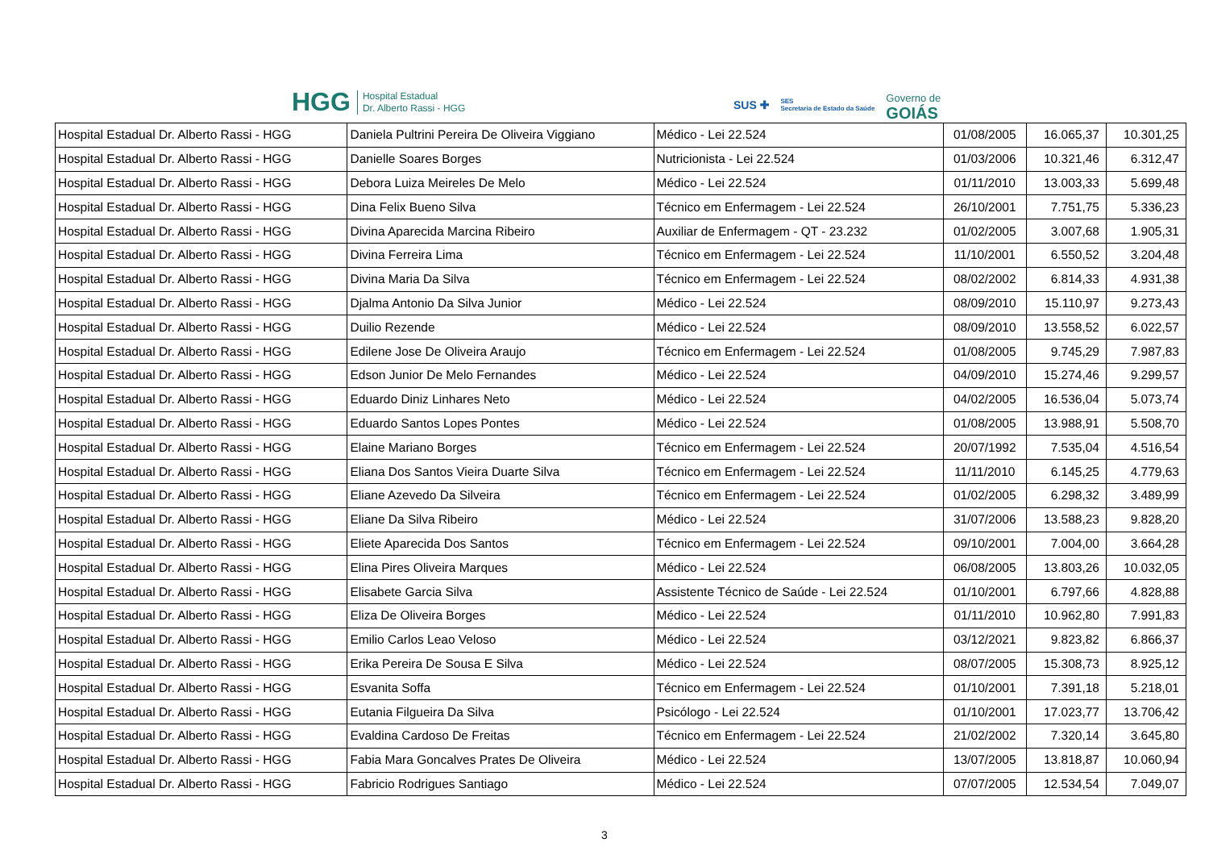HGG Hospital Estadual
Dr. Alberto Rassi - HGG
SUS ✚ SES
Secretaria de Estado da Saúde Governo de
GOIÁS
| Hospital Estadual Dr. Alberto Rassi - HGG | Daniela Pultrini Pereira De Oliveira Viggiano | Médico - Lei 22.524 | 01/08/2005 | 16.065,37 | 10.301,25 |
| Hospital Estadual Dr. Alberto Rassi - HGG | Danielle Soares Borges | Nutricionista - Lei 22.524 | 01/03/2006 | 10.321,46 | 6.312,47 |
| Hospital Estadual Dr. Alberto Rassi - HGG | Debora Luiza Meireles De Melo | Médico - Lei 22.524 | 01/11/2010 | 13.003,33 | 5.699,48 |
| Hospital Estadual Dr. Alberto Rassi - HGG | Dina Felix Bueno Silva | Técnico em Enfermagem - Lei 22.524 | 26/10/2001 | 7.751,75 | 5.336,23 |
| Hospital Estadual Dr. Alberto Rassi - HGG | Divina Aparecida Marcina Ribeiro | Auxiliar de Enfermagem - QT - 23.232 | 01/02/2005 | 3.007,68 | 1.905,31 |
| Hospital Estadual Dr. Alberto Rassi - HGG | Divina Ferreira Lima | Técnico em Enfermagem - Lei 22.524 | 11/10/2001 | 6.550,52 | 3.204,48 |
| Hospital Estadual Dr. Alberto Rassi - HGG | Divina Maria Da Silva | Técnico em Enfermagem - Lei 22.524 | 08/02/2002 | 6.814,33 | 4.931,38 |
| Hospital Estadual Dr. Alberto Rassi - HGG | Djalma Antonio Da Silva Junior | Médico - Lei 22.524 | 08/09/2010 | 15.110,97 | 9.273,43 |
| Hospital Estadual Dr. Alberto Rassi - HGG | Duilio Rezende | Médico - Lei 22.524 | 08/09/2010 | 13.558,52 | 6.022,57 |
| Hospital Estadual Dr. Alberto Rassi - HGG | Edilene Jose De Oliveira Araujo | Técnico em Enfermagem - Lei 22.524 | 01/08/2005 | 9.745,29 | 7.987,83 |
| Hospital Estadual Dr. Alberto Rassi - HGG | Edson Junior De Melo Fernandes | Médico - Lei 22.524 | 04/09/2010 | 15.274,46 | 9.299,57 |
| Hospital Estadual Dr. Alberto Rassi - HGG | Eduardo Diniz Linhares Neto | Médico - Lei 22.524 | 04/02/2005 | 16.536,04 | 5.073,74 |
| Hospital Estadual Dr. Alberto Rassi - HGG | Eduardo Santos Lopes Pontes | Médico - Lei 22.524 | 01/08/2005 | 13.988,91 | 5.508,70 |
| Hospital Estadual Dr. Alberto Rassi - HGG | Elaine Mariano Borges | Técnico em Enfermagem - Lei 22.524 | 20/07/1992 | 7.535,04 | 4.516,54 |
| Hospital Estadual Dr. Alberto Rassi - HGG | Eliana Dos Santos Vieira Duarte Silva | Técnico em Enfermagem - Lei 22.524 | 11/11/2010 | 6.145,25 | 4.779,63 |
| Hospital Estadual Dr. Alberto Rassi - HGG | Eliane Azevedo Da Silveira | Técnico em Enfermagem - Lei 22.524 | 01/02/2005 | 6.298,32 | 3.489,99 |
| Hospital Estadual Dr. Alberto Rassi - HGG | Eliane Da Silva Ribeiro | Médico - Lei 22.524 | 31/07/2006 | 13.588,23 | 9.828,20 |
| Hospital Estadual Dr. Alberto Rassi - HGG | Eliete Aparecida Dos Santos | Técnico em Enfermagem - Lei 22.524 | 09/10/2001 | 7.004,00 | 3.664,28 |
| Hospital Estadual Dr. Alberto Rassi - HGG | Elina Pires Oliveira Marques | Médico - Lei 22.524 | 06/08/2005 | 13.803,26 | 10.032,05 |
| Hospital Estadual Dr. Alberto Rassi - HGG | Elisabete Garcia Silva | Assistente Técnico de Saúde - Lei 22.524 | 01/10/2001 | 6.797,66 | 4.828,88 |
| Hospital Estadual Dr. Alberto Rassi - HGG | Eliza De Oliveira Borges | Médico - Lei 22.524 | 01/11/2010 | 10.962,80 | 7.991,83 |
| Hospital Estadual Dr. Alberto Rassi - HGG | Emilio Carlos Leao Veloso | Médico - Lei 22.524 | 03/12/2021 | 9.823,82 | 6.866,37 |
| Hospital Estadual Dr. Alberto Rassi - HGG | Erika Pereira De Sousa E Silva | Médico - Lei 22.524 | 08/07/2005 | 15.308,73 | 8.925,12 |
| Hospital Estadual Dr. Alberto Rassi - HGG | Esvanita Soffa | Técnico em Enfermagem - Lei 22.524 | 01/10/2001 | 7.391,18 | 5.218,01 |
| Hospital Estadual Dr. Alberto Rassi - HGG | Eutania Filgueira Da Silva | Psicólogo - Lei 22.524 | 01/10/2001 | 17.023,77 | 13.706,42 |
| Hospital Estadual Dr. Alberto Rassi - HGG | Evaldina Cardoso De Freitas | Técnico em Enfermagem - Lei 22.524 | 21/02/2002 | 7.320,14 | 3.645,80 |
| Hospital Estadual Dr. Alberto Rassi - HGG | Fabia Mara Goncalves Prates De Oliveira | Médico - Lei 22.524 | 13/07/2005 | 13.818,87 | 10.060,94 |
| Hospital Estadual Dr. Alberto Rassi - HGG | Fabricio Rodrigues Santiago | Médico - Lei 22.524 | 07/07/2005 | 12.534,54 | 7.049,07 |
3